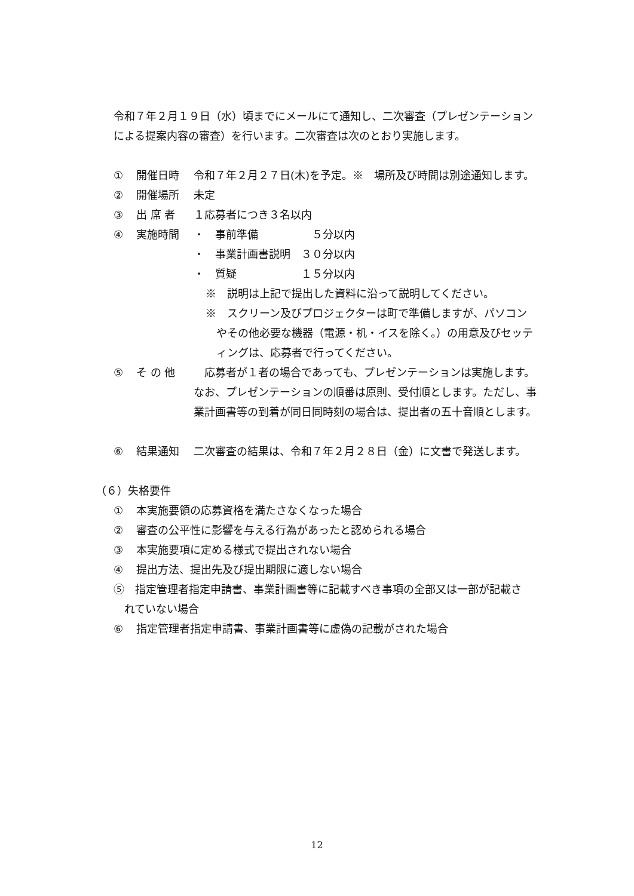令和７年２月１９日（水）頃までにメールにて通知し、二次審査（プレゼンテーション
による提案内容の審査）を行います。二次審査は次のとおり実施します。
① 開催日時 令和７年２月２７日(木)を予定。※　場所及び時間は別途通知します。
② 開催場所 未定
③ 出 席 者 １応募者につき３名以内
④ 実施時間 ・　事前準備　　　　　５分以内
・　事業計画書説明　３０分以内
・　質疑　　　　　　１５分以内
※　説明は上記で提出した資料に沿って説明してください。
※　スクリーン及びプロジェクターは町で準備しますが、パソコン
　やその他必要な機器（電源・机・イスを除く。）の用意及びセッテ
　ィングは、応募者で行ってください。
⑤ そ の 他　応募者が１者の場合であっても、プレゼンテーションは実施します。なお、プレゼンテーションの順番は原則、受付順とします。ただし、事業計画書等の到着が同日同時刻の場合は、提出者の五十音順とします。
⑥ 結果通知 二次審査の結果は、令和７年２月２８日（金）に文書で発送します。
（６）失格要件
① 本実施要領の応募資格を満たさなくなった場合
② 審査の公平性に影響を与える行為があったと認められる場合
③ 本実施要項に定める様式で提出されない場合
④ 提出方法、提出先及び提出期限に適しない場合
⑤　指定管理者指定申請書、事業計画書等に記載すべき事項の全部又は一部が記載さ
　れていない場合
⑥ 指定管理者指定申請書、事業計画書等に虚偽の記載がされた場合
12